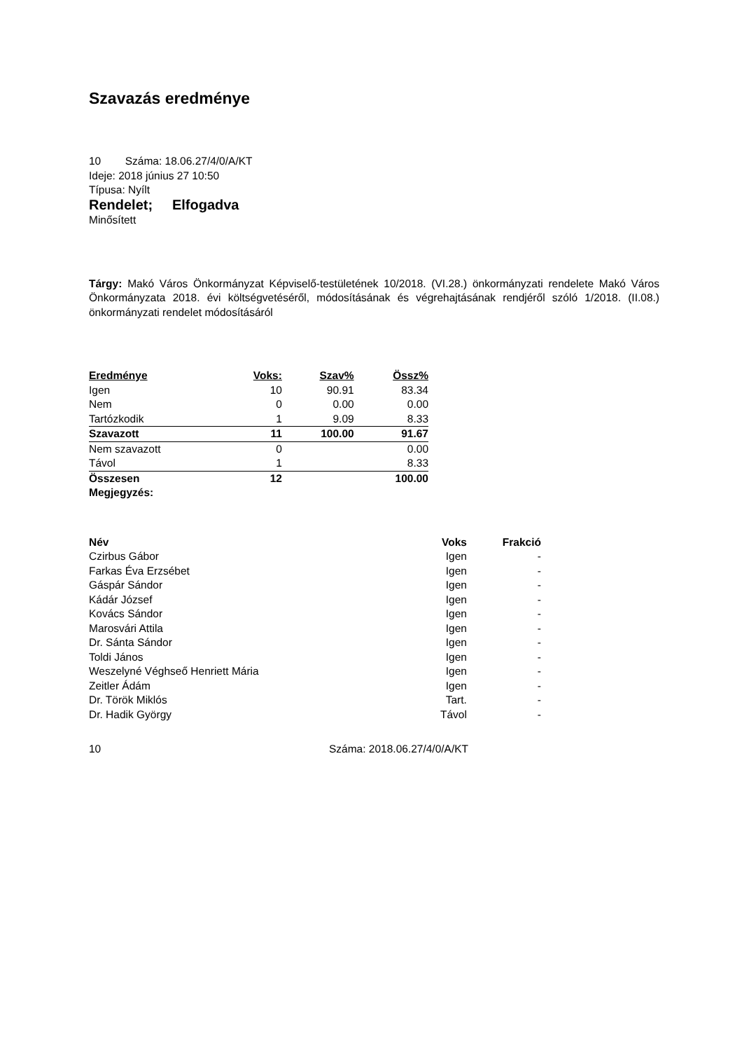Szavazás eredménye
10 Száma: 18.06.27/4/0/A/KT
Ideje: 2018 június 27 10:50
Típusa: Nyílt
Rendelet; Elfogadva
Minősített
Tárgy: Makó Város Önkormányzat Képviselő-testületének 10/2018. (VI.28.) önkormányzati rendelete Makó Város Önkormányzata 2018. évi költségvetéséről, módosításának és végrehajtásának rendjéről szóló 1/2018. (II.08.) önkormányzati rendelet módosításáról
| Eredménye | Voks: | Szav% | Össz% |
| --- | --- | --- | --- |
| Igen | 10 | 90.91 | 83.34 |
| Nem | 0 | 0.00 | 0.00 |
| Tartózkodik | 1 | 9.09 | 8.33 |
| Szavazott | 11 | 100.00 | 91.67 |
| Nem szavazott | 0 | | 0.00 |
| Távol | 1 | | 8.33 |
| Összesen | 12 | | 100.00 |
| Megjegyzés: | | | |
| Név | Voks | Frakció |
| --- | --- | --- |
| Czirbus Gábor | Igen | - |
| Farkas Éva Erzsébet | Igen | - |
| Gáspár Sándor | Igen | - |
| Kádár József | Igen | - |
| Kovács Sándor | Igen | - |
| Marosvári Attila | Igen | - |
| Dr. Sánta Sándor | Igen | - |
| Toldi János | Igen | - |
| Weszelyné Véghseő Henriett Mária | Igen | - |
| Zeitler Ádám | Igen | - |
| Dr. Török Miklós | Tart. | - |
| Dr. Hadik György | Távol | - |
10 Száma: 2018.06.27/4/0/A/KT